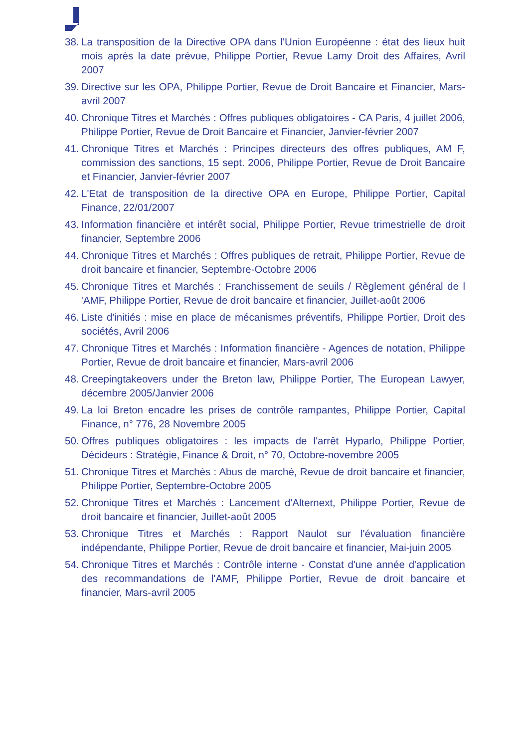38. La transposition de la Directive OPA dans l'Union Européenne : état des lieux huit mois après la date prévue, Philippe Portier, Revue Lamy Droit des Affaires, Avril 2007
39. Directive sur les OPA, Philippe Portier, Revue de Droit Bancaire et Financier, Mars-avril 2007
40. Chronique Titres et Marchés : Offres publiques obligatoires - CA Paris, 4 juillet 2006, Philippe Portier, Revue de Droit Bancaire et Financier, Janvier-février 2007
41. Chronique Titres et Marchés : Principes directeurs des offres publiques, AM F, commission des sanctions, 15 sept. 2006, Philippe Portier, Revue de Droit Bancaire et Financier, Janvier-février 2007
42. L'Etat de transposition de la directive OPA en Europe, Philippe Portier, Capital Finance, 22/01/2007
43. Information financière et intérêt social, Philippe Portier, Revue trimestrielle de droit financier, Septembre 2006
44. Chronique Titres et Marchés : Offres publiques de retrait, Philippe Portier, Revue de droit bancaire et financier, Septembre-Octobre 2006
45. Chronique Titres et Marchés : Franchissement de seuils / Règlement général de l 'AMF, Philippe Portier, Revue de droit bancaire et financier, Juillet-août 2006
46. Liste d'initiés : mise en place de mécanismes préventifs, Philippe Portier, Droit des sociétés, Avril 2006
47. Chronique Titres et Marchés : Information financière - Agences de notation, Philippe Portier, Revue de droit bancaire et financier, Mars-avril 2006
48. Creepingtakeovers under the Breton law, Philippe Portier, The European Lawyer, décembre 2005/Janvier 2006
49. La loi Breton encadre les prises de contrôle rampantes, Philippe Portier, Capital Finance, n° 776, 28 Novembre 2005
50. Offres publiques obligatoires : les impacts de l'arrêt Hyparlo, Philippe Portier, Décideurs : Stratégie, Finance & Droit, n° 70, Octobre-novembre 2005
51. Chronique Titres et Marchés : Abus de marché, Revue de droit bancaire et financier, Philippe Portier, Septembre-Octobre 2005
52. Chronique Titres et Marchés : Lancement d'Alternext, Philippe Portier, Revue de droit bancaire et financier, Juillet-août 2005
53. Chronique Titres et Marchés : Rapport Naulot sur l'évaluation financière indépendante, Philippe Portier, Revue de droit bancaire et financier, Mai-juin 2005
54. Chronique Titres et Marchés : Contrôle interne - Constat d'une année d'application des recommandations de l'AMF, Philippe Portier, Revue de droit bancaire et financier, Mars-avril 2005